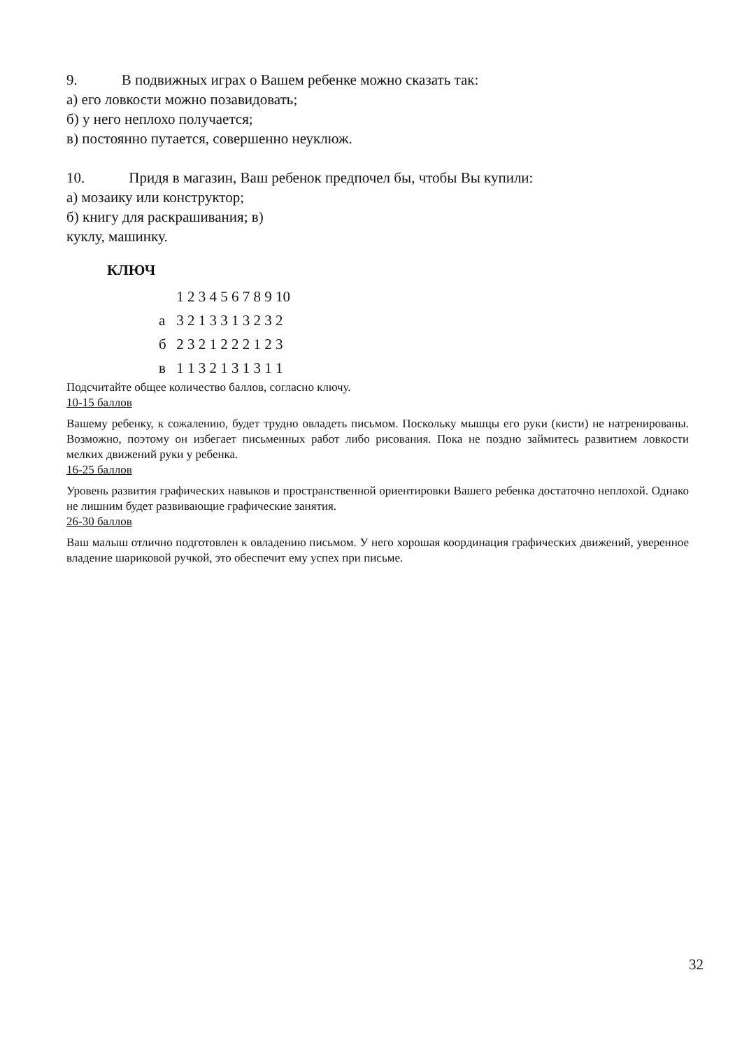9. В подвижных играх о Вашем ребенке можно сказать так:
а) его ловкости можно позавидовать;
б) у него неплохо получается;
в) постоянно путается, совершенно неуклюж.
10. Придя в магазин, Ваш ребенок предпочел бы, чтобы Вы купили:
а) мозаику или конструктор;
б) книгу для раскрашивания; в)
куклу, машинку.
КЛЮЧ
| | 1 2 3 4 5 6 7 8 9 10 |
| а | 3 2 1 3 3 1 3 2 3 2 |
| б | 2 3 2 1 2 2 2 1 2 3 |
| в | 1 1 3 2 1 3 1 3 1 1 |
Подсчитайте общее количество баллов, согласно ключу.
10-15 баллов
Вашему ребенку, к сожалению, будет трудно овладеть письмом. Поскольку мышцы его руки (кисти) не натренированы. Возможно, поэтому он избегает письменных работ либо рисования. Пока не поздно займитесь развитием ловкости мелких движений руки у ребенка.
16-25 баллов
Уровень развития графических навыков и пространственной ориентировки Вашего ребенка достаточно неплохой. Однако не лишним будет развивающие графические занятия.
26-30 баллов
Ваш малыш отлично подготовлен к овладению письмом. У него хорошая координация графических движений, уверенное владение шариковой ручкой, это обеспечит ему успех при письме.
32